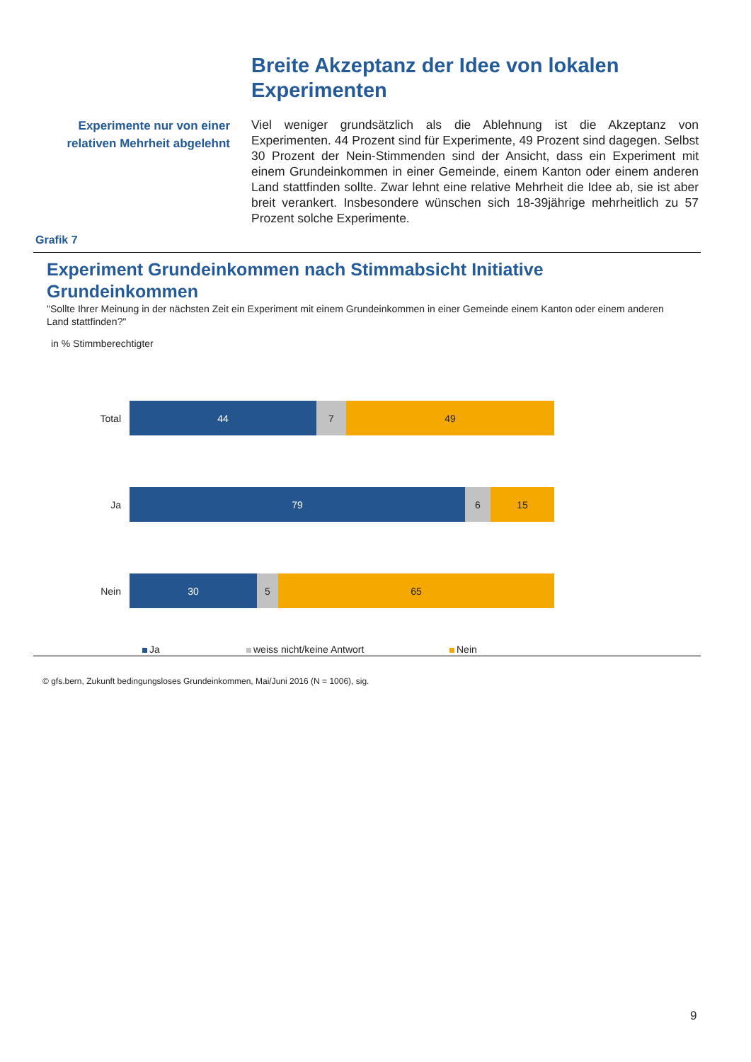Breite Akzeptanz der Idee von lokalen Experimenten
Experimente nur von einer relativen Mehrheit abgelehnt
Viel weniger grundsätzlich als die Ablehnung ist die Akzeptanz von Experimenten. 44 Prozent sind für Experimente, 49 Prozent sind dagegen. Selbst 30 Prozent der Nein-Stimmenden sind der Ansicht, dass ein Experiment mit einem Grundeinkommen in einer Gemeinde, einem Kanton oder einem anderen Land stattfinden sollte. Zwar lehnt eine relative Mehrheit die Idee ab, sie ist aber breit verankert. Insbesondere wünschen sich 18-39jährige mehrheitlich zu 57 Prozent solche Experimente.
Grafik 7
Experiment Grundeinkommen nach Stimmabsicht Initiative Grundeinkommen
"Sollte Ihrer Meinung in der nächsten Zeit ein Experiment mit einem Grundeinkommen in einer Gemeinde einem Kanton oder einem anderen Land stattfinden?"
in % Stimmberechtigter
Total
44 7 49
Ja
79 6 15
Nein
30 5 65
Ja weiss nicht/keine Antwort Nein
© gfs.bern, Zukunft bedingungsloses Grundeinkommen, Mai/Juni 2016 (N = 1006), sig.
9